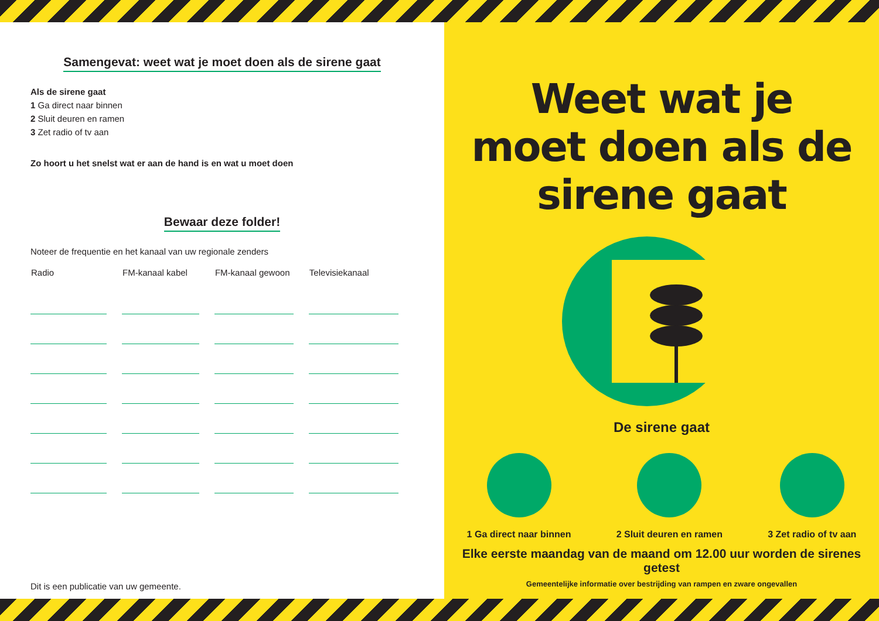Samengevat: weet wat je moet doen als de sirene gaat
Als de sirene gaat
1 Ga direct naar binnen
2 Sluit deuren en ramen
3 Zet radio of tv aan
Zo hoort u het snelst wat er aan de hand is en wat u moet doen
Bewaar deze folder!
Noteer de frequentie en het kanaal van uw regionale zenders
| Radio | FM-kanaal kabel | FM-kanaal gewoon | Televisiekanaal |
| --- | --- | --- | --- |
Dit is een publicatie van uw gemeente.
Weet wat je
moet doen als de
sirene gaat
De sirene gaat
1 Ga direct naar binnen 2 Sluit deuren en ramen 3 Zet radio of tv aan
RADIO OF TV
Elke eerste maandag van de maand om 12.00 uur worden de sirenes getest
Gemeentelijke informatie over bestrijding van rampen en zware ongevallen